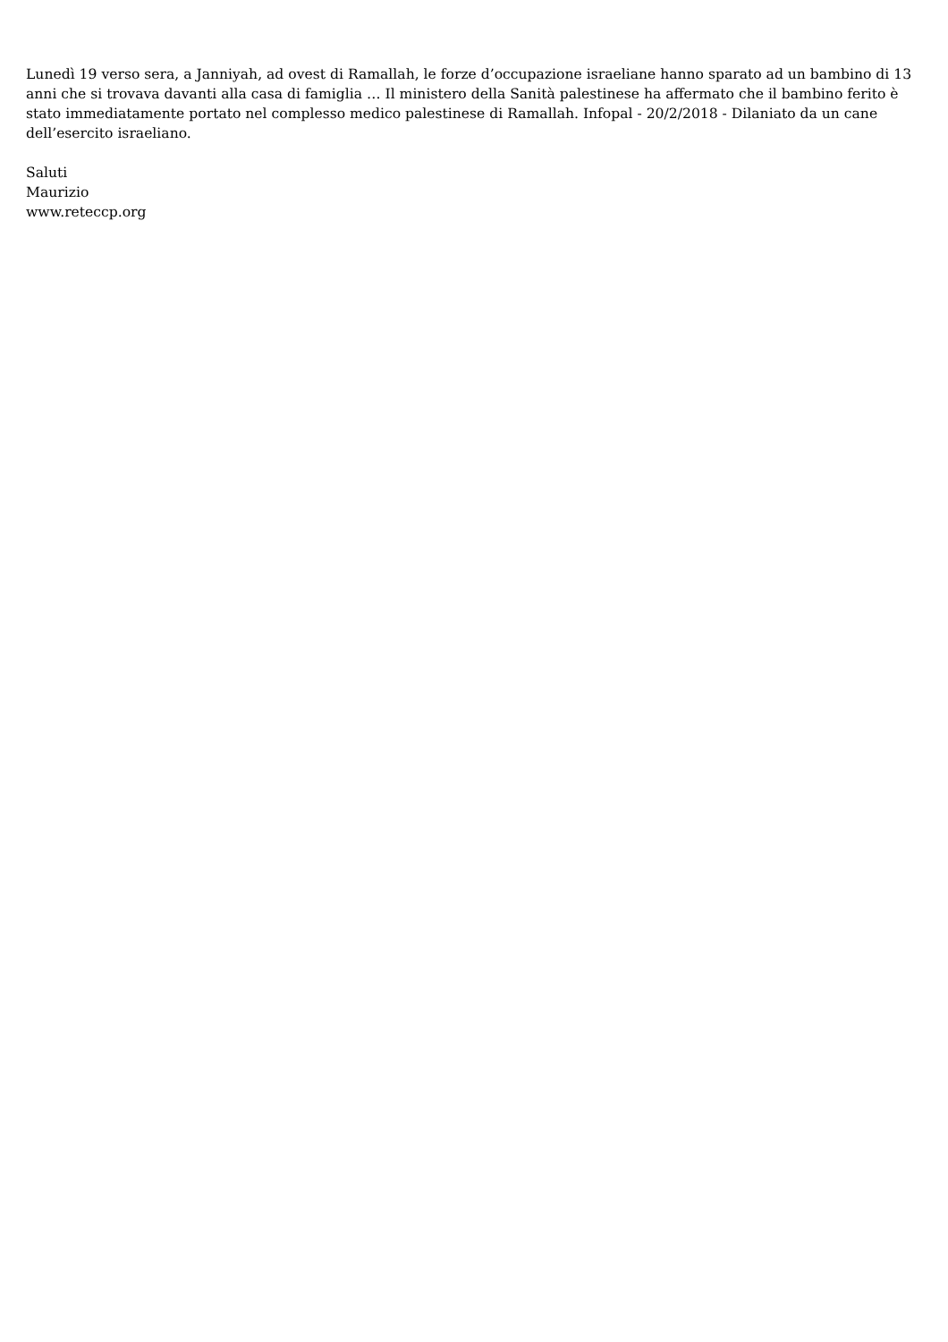Lunedì 19 verso sera, a Janniyah, ad ovest di Ramallah, le forze d’occupazione israeliane hanno sparato ad un bambino di 13 anni che si trovava davanti alla casa di famiglia … Il ministero della Sanità palestinese ha affermato che il bambino ferito è stato immediatamente portato nel complesso medico palestinese di Ramallah. Infopal - 20/2/2018 - Dilaniato da un cane dell’esercito israeliano.
Saluti
Maurizio
www.reteccp.org